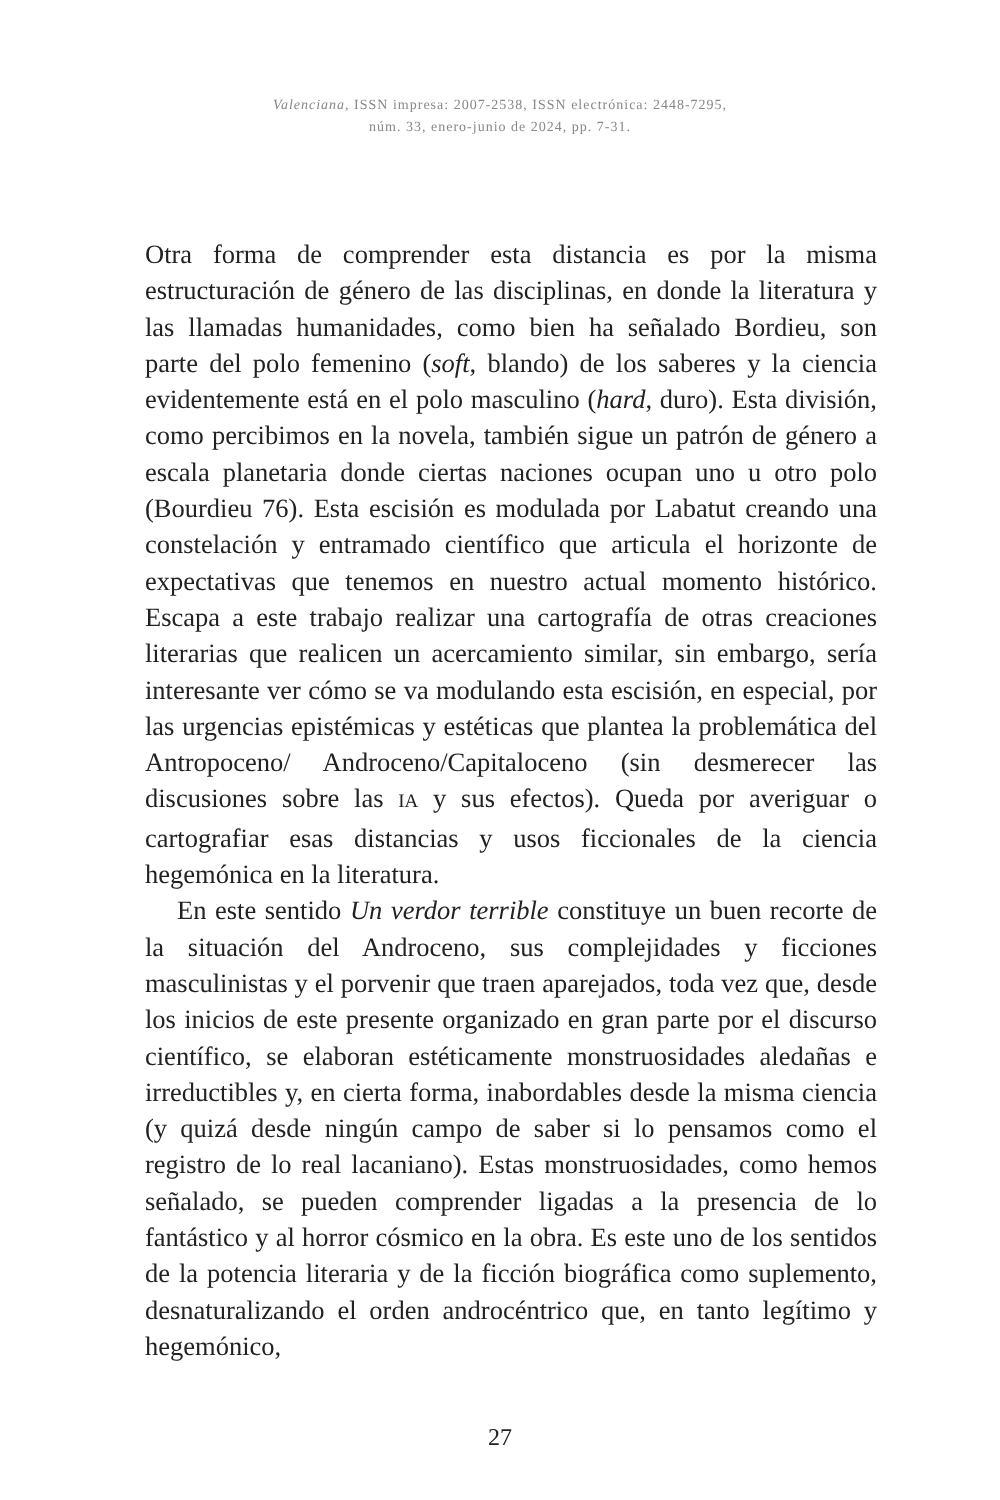Valenciana, ISSN impresa: 2007-2538, ISSN electrónica: 2448-7295,
núm. 33, enero-junio de 2024, pp. 7-31.
Otra forma de comprender esta distancia es por la misma estructuración de género de las disciplinas, en donde la literatura y las llamadas humanidades, como bien ha señalado Bordieu, son parte del polo femenino (soft, blando) de los saberes y la ciencia evidentemente está en el polo masculino (hard, duro). Esta división, como percibimos en la novela, también sigue un patrón de género a escala planetaria donde ciertas naciones ocupan uno u otro polo (Bourdieu 76). Esta escisión es modulada por Labatut creando una constelación y entramado científico que articula el horizonte de expectativas que tenemos en nuestro actual momento histórico. Escapa a este trabajo realizar una cartografía de otras creaciones literarias que realicen un acercamiento similar, sin embargo, sería interesante ver cómo se va modulando esta escisión, en especial, por las urgencias epistémicas y estéticas que plantea la problemática del Antropoceno/ Androceno/Capitaloceno (sin desmerecer las discusiones sobre las IA y sus efectos). Queda por averiguar o cartografiar esas distancias y usos ficcionales de la ciencia hegemónica en la literatura.
En este sentido Un verdor terrible constituye un buen recorte de la situación del Androceno, sus complejidades y ficciones masculinistas y el porvenir que traen aparejados, toda vez que, desde los inicios de este presente organizado en gran parte por el discurso científico, se elaboran estéticamente monstruosidades aledañas e irreductibles y, en cierta forma, inabordables desde la misma ciencia (y quizá desde ningún campo de saber si lo pensamos como el registro de lo real lacaniano). Estas monstruosidades, como hemos señalado, se pueden comprender ligadas a la presencia de lo fantástico y al horror cósmico en la obra. Es este uno de los sentidos de la potencia literaria y de la ficción biográfica como suplemento, desnaturalizando el orden androcéntrico que, en tanto legítimo y hegemónico,
27